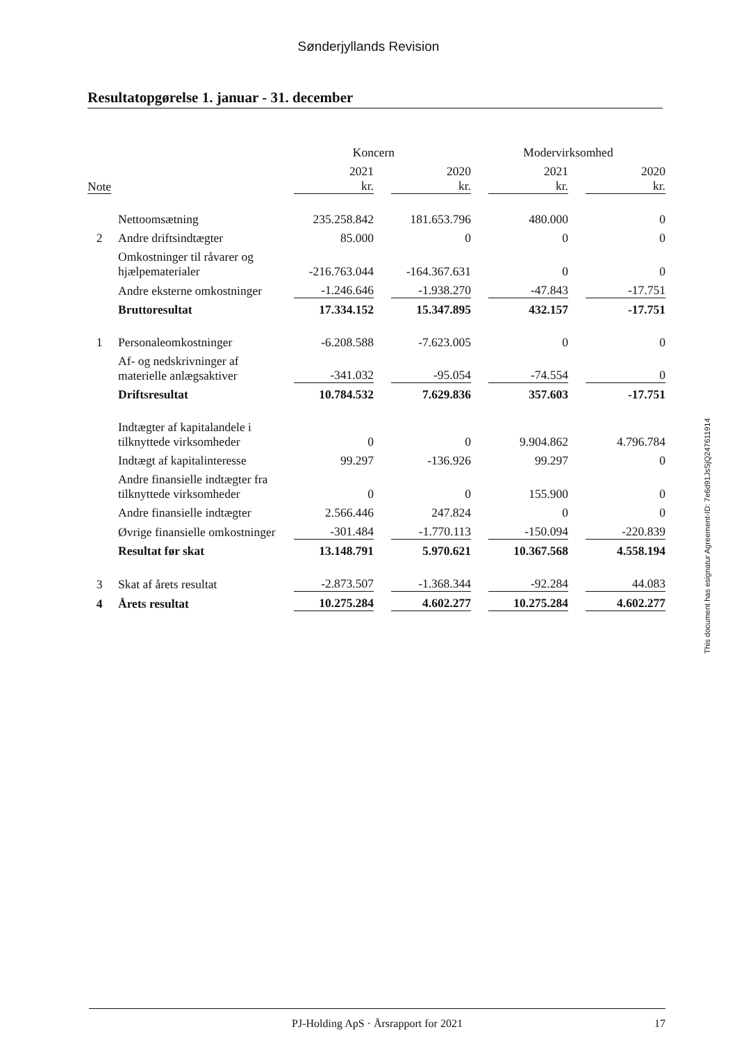Sønderjyllands Revision
Resultatopgørelse 1. januar - 31. december
| | | Koncern | | Modervirksomhed | |
| --- | --- | --- | --- | --- | --- |
| Note | | 2021 kr. | 2020 kr. | 2021 kr. | 2020 kr. |
| | Nettoomsætning | 235.258.842 | 181.653.796 | 480.000 | 0 |
| 2 | Andre driftsindtægter | 85.000 | 0 | 0 | 0 |
| | Omkostninger til råvarer og hjælpematerialer | -216.763.044 | -164.367.631 | 0 | 0 |
| | Andre eksterne omkostninger | -1.246.646 | -1.938.270 | -47.843 | -17.751 |
| | Bruttoresultat | 17.334.152 | 15.347.895 | 432.157 | -17.751 |
| 1 | Personaleomkostninger | -6.208.588 | -7.623.005 | 0 | 0 |
| | Af- og nedskrivninger af materielle anlægsaktiver | -341.032 | -95.054 | -74.554 | 0 |
| | Driftsresultat | 10.784.532 | 7.629.836 | 357.603 | -17.751 |
| | Indtægter af kapitalandele i tilknyttede virksomheder | 0 | 0 | 9.904.862 | 4.796.784 |
| | Indtægt af kapitalinteresse | 99.297 | -136.926 | 99.297 | 0 |
| | Andre finansielle indtægter fra tilknyttede virksomheder | 0 | 0 | 155.900 | 0 |
| | Andre finansielle indtægter | 2.566.446 | 247.824 | 0 | 0 |
| | Øvrige finansielle omkostninger | -301.484 | -1.770.113 | -150.094 | -220.839 |
| | Resultat før skat | 13.148.791 | 5.970.621 | 10.367.568 | 4.558.194 |
| 3 | Skat af årets resultat | -2.873.507 | -1.368.344 | -92.284 | 44.083 |
| 4 | Årets resultat | 10.275.284 | 4.602.277 | 10.275.284 | 4.602.277 |
This document has esignatur Agreement-ID: 7e6d91JsSjQ247611914
PJ-Holding ApS · Årsrapport for 2021 17